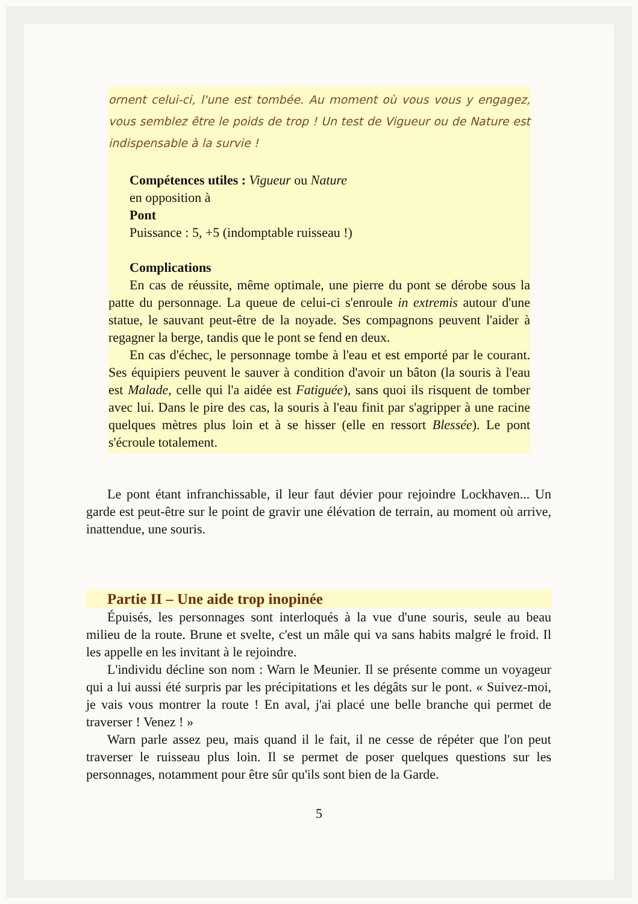ornent celui-ci, l'une est tombée. Au moment où vous vous y engagez, vous semblez être le poids de trop ! Un test de Vigueur ou de Nature est indispensable à la survie !
Compétences utiles : Vigueur ou Nature
en opposition à
Pont
Puissance : 5, +5 (indomptable ruisseau !)
Complications
En cas de réussite, même optimale, une pierre du pont se dérobe sous la patte du personnage. La queue de celui-ci s'enroule in extremis autour d'une statue, le sauvant peut-être de la noyade. Ses compagnons peuvent l'aider à regagner la berge, tandis que le pont se fend en deux.
En cas d'échec, le personnage tombe à l'eau et est emporté par le courant. Ses équipiers peuvent le sauver à condition d'avoir un bâton (la souris à l'eau est Malade, celle qui l'a aidée est Fatiguée), sans quoi ils risquent de tomber avec lui. Dans le pire des cas, la souris à l'eau finit par s'agripper à une racine quelques mètres plus loin et à se hisser (elle en ressort Blessée). Le pont s'écroule totalement.
Le pont étant infranchissable, il leur faut dévier pour rejoindre Lockhaven... Un garde est peut-être sur le point de gravir une élévation de terrain, au moment où arrive, inattendue, une souris.
Partie II – Une aide trop inopinée
Épuisés, les personnages sont interloqués à la vue d'une souris, seule au beau milieu de la route. Brune et svelte, c'est un mâle qui va sans habits malgré le froid. Il les appelle en les invitant à le rejoindre.
L'individu décline son nom : Warn le Meunier. Il se présente comme un voyageur qui a lui aussi été surpris par les précipitations et les dégâts sur le pont. « Suivez-moi, je vais vous montrer la route ! En aval, j'ai placé une belle branche qui permet de traverser ! Venez ! »
Warn parle assez peu, mais quand il le fait, il ne cesse de répéter que l'on peut traverser le ruisseau plus loin. Il se permet de poser quelques questions sur les personnages, notamment pour être sûr qu'ils sont bien de la Garde.
5